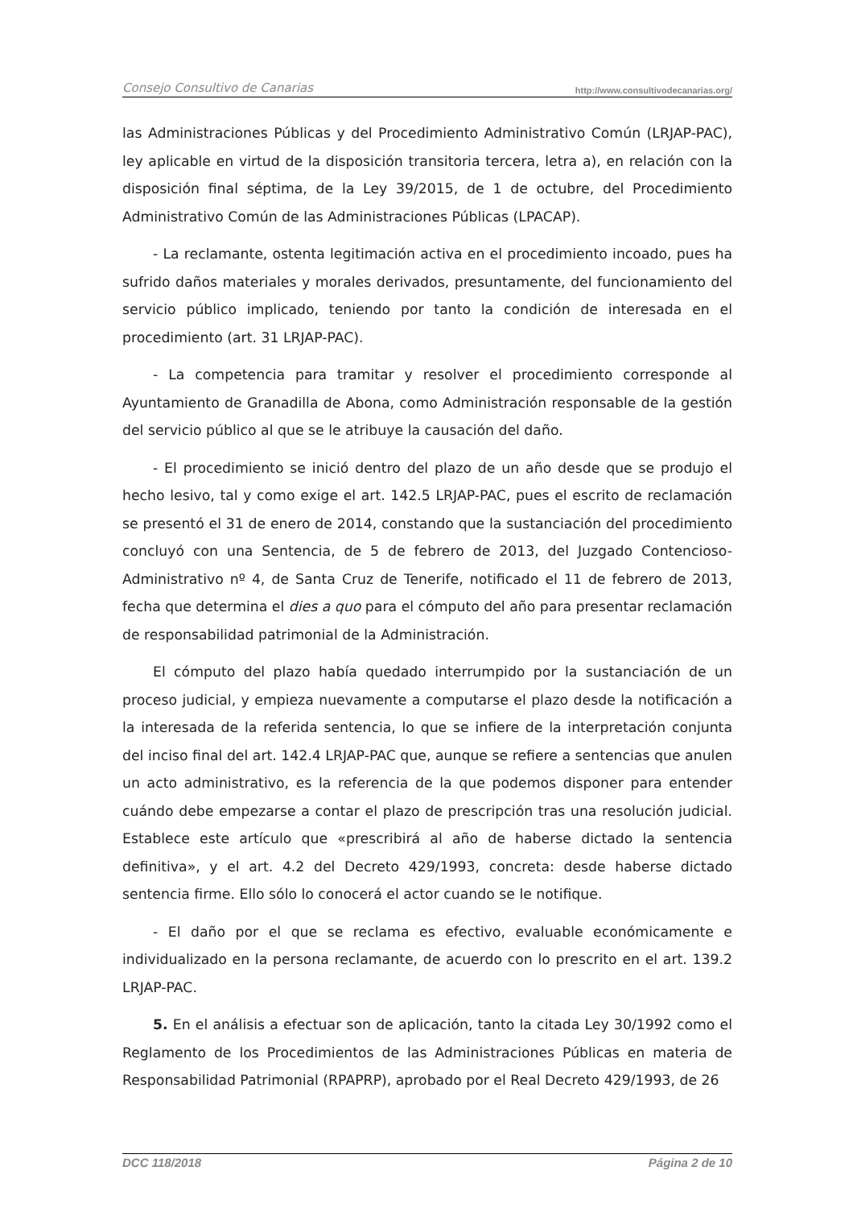Consejo Consultivo de Canarias http://www.consultivodecanarias.org/
las Administraciones Públicas y del Procedimiento Administrativo Común (LRJAP-PAC), ley aplicable en virtud de la disposición transitoria tercera, letra a), en relación con la disposición final séptima, de la Ley 39/2015, de 1 de octubre, del Procedimiento Administrativo Común de las Administraciones Públicas (LPACAP).
- La reclamante, ostenta legitimación activa en el procedimiento incoado, pues ha sufrido daños materiales y morales derivados, presuntamente, del funcionamiento del servicio público implicado, teniendo por tanto la condición de interesada en el procedimiento (art. 31 LRJAP-PAC).
- La competencia para tramitar y resolver el procedimiento corresponde al Ayuntamiento de Granadilla de Abona, como Administración responsable de la gestión del servicio público al que se le atribuye la causación del daño.
- El procedimiento se inició dentro del plazo de un año desde que se produjo el hecho lesivo, tal y como exige el art. 142.5 LRJAP-PAC, pues el escrito de reclamación se presentó el 31 de enero de 2014, constando que la sustanciación del procedimiento concluyó con una Sentencia, de 5 de febrero de 2013, del Juzgado Contencioso-Administrativo nº 4, de Santa Cruz de Tenerife, notificado el 11 de febrero de 2013, fecha que determina el dies a quo para el cómputo del año para presentar reclamación de responsabilidad patrimonial de la Administración.
El cómputo del plazo había quedado interrumpido por la sustanciación de un proceso judicial, y empieza nuevamente a computarse el plazo desde la notificación a la interesada de la referida sentencia, lo que se infiere de la interpretación conjunta del inciso final del art. 142.4 LRJAP-PAC que, aunque se refiere a sentencias que anulen un acto administrativo, es la referencia de la que podemos disponer para entender cuándo debe empezarse a contar el plazo de prescripción tras una resolución judicial. Establece este artículo que «prescribirá al año de haberse dictado la sentencia definitiva», y el art. 4.2 del Decreto 429/1993, concreta: desde haberse dictado sentencia firme. Ello sólo lo conocerá el actor cuando se le notifique.
- El daño por el que se reclama es efectivo, evaluable económicamente e individualizado en la persona reclamante, de acuerdo con lo prescrito en el art. 139.2 LRJAP-PAC.
5. En el análisis a efectuar son de aplicación, tanto la citada Ley 30/1992 como el Reglamento de los Procedimientos de las Administraciones Públicas en materia de Responsabilidad Patrimonial (RPAPRP), aprobado por el Real Decreto 429/1993, de 26
DCC 118/2018 Página 2 de 10